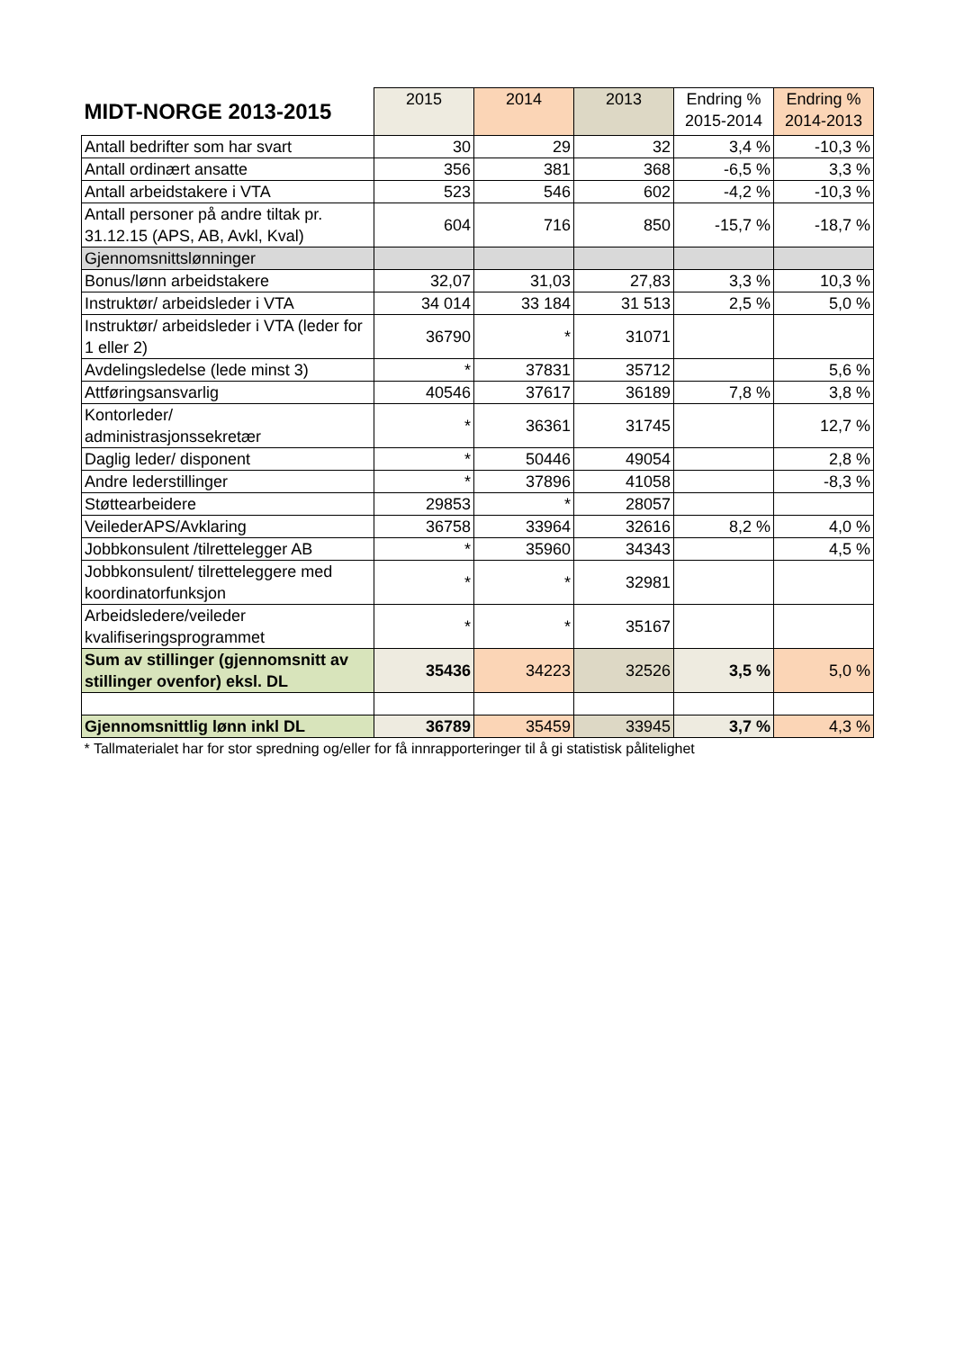| MIDT-NORGE 2013-2015 | 2015 | 2014 | 2013 | Endring % 2015-2014 | Endring % 2014-2013 |
| --- | --- | --- | --- | --- | --- |
| Antall bedrifter som har svart | 30 | 29 | 32 | 3,4 % | -10,3 % |
| Antall ordinært ansatte | 356 | 381 | 368 | -6,5 % | 3,3 % |
| Antall arbeidstakere i VTA | 523 | 546 | 602 | -4,2 % | -10,3 % |
| Antall personer på andre tiltak pr. 31.12.15 (APS, AB, Avkl, Kval) | 604 | 716 | 850 | -15,7 % | -18,7 % |
| Gjennomsnittslønninger | | | | | |
| Bonus/lønn arbeidstakere | 32,07 | 31,03 | 27,83 | 3,3 % | 10,3 % |
| Instruktør/ arbeidsleder i VTA | 34 014 | 33 184 | 31 513 | 2,5 % | 5,0 % |
| Instruktør/ arbeidsleder i VTA (leder for 1 eller 2) | 36790 | * | 31071 | | |
| Avdelingsledelse (lede minst 3) | * | 37831 | 35712 | | 5,6 % |
| Attføringsansvarlig | 40546 | 37617 | 36189 | 7,8 % | 3,8 % |
| Kontorleder/ administrasjonssekretær | * | 36361 | 31745 | | 12,7 % |
| Daglig leder/ disponent | * | 50446 | 49054 | | 2,8 % |
| Andre lederstillinger | * | 37896 | 41058 | | -8,3 % |
| Støttearbeidere | 29853 | * | 28057 | | |
| VeilederAPS/Avklaring | 36758 | 33964 | 32616 | 8,2 % | 4,0 % |
| Jobbkonsulent /tilrettelegger AB | * | 35960 | 34343 | | 4,5 % |
| Jobbkonsulent/ tilretteleggere med koordinatorfunksjon | * | * | 32981 | | |
| Arbeidsledere/veileder kvalifiseringsprogrammet | * | * | 35167 | | |
| Sum av stillinger (gjennomsnitt av stillinger ovenfor) eksl. DL | 35436 | 34223 | 32526 | 3,5 % | 5,0 % |
| Gjennomsnittlig lønn inkl DL | 36789 | 35459 | 33945 | 3,7 % | 4,3 % |
| * Tallmaterialet har for stor spredning og/eller for få innrapporteringer til å gi statistisk pålitelighet | | | | | |